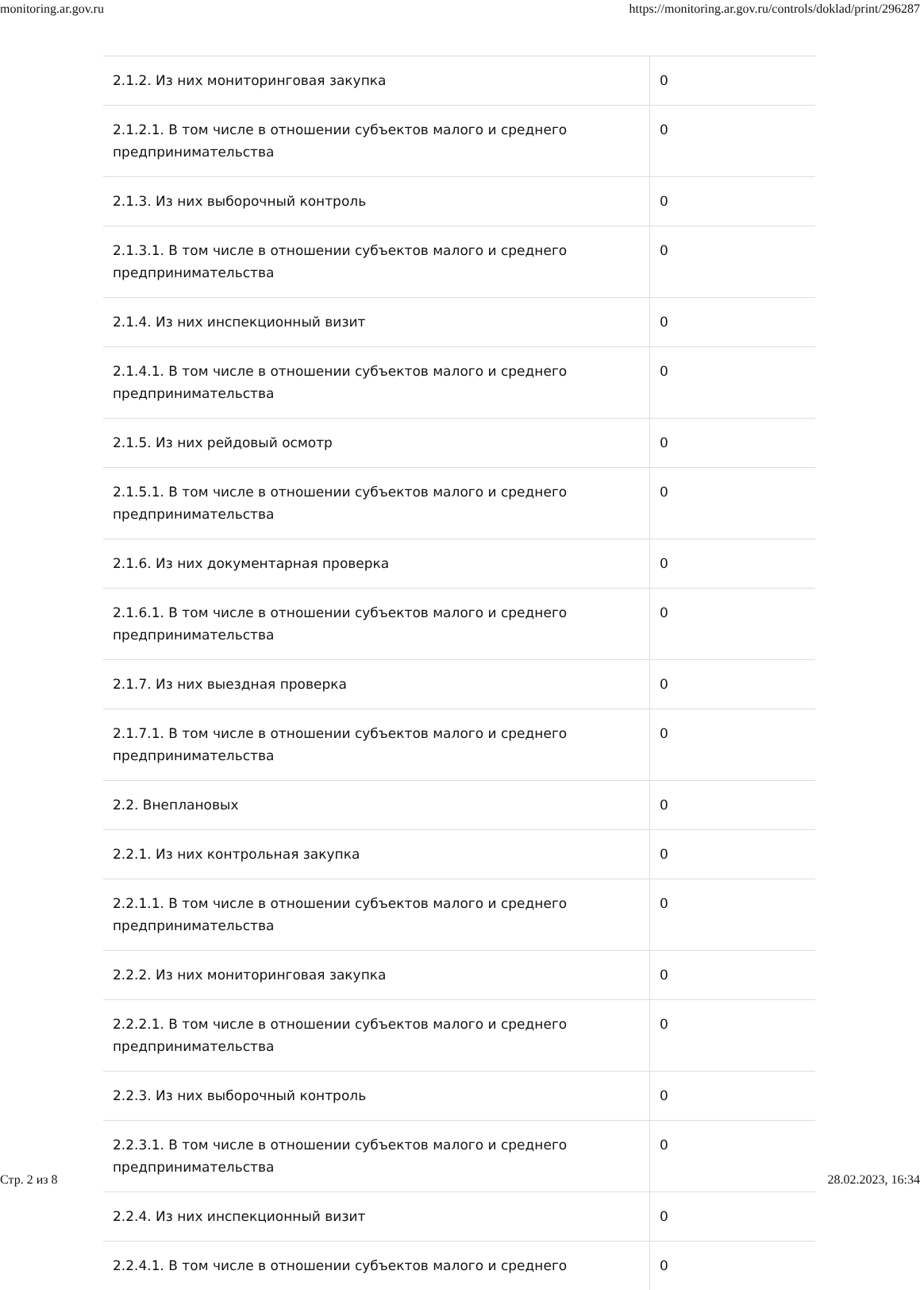monitoring.ar.gov.ru https://monitoring.ar.gov.ru/controls/doklad/print/296287
| 2.1.2. Из них мониторинговая закупка | 0 |
| 2.1.2.1. В том числе в отношении субъектов малого и среднего предпринимательства | 0 |
| 2.1.3. Из них выборочный контроль | 0 |
| 2.1.3.1. В том числе в отношении субъектов малого и среднего предпринимательства | 0 |
| 2.1.4. Из них инспекционный визит | 0 |
| 2.1.4.1. В том числе в отношении субъектов малого и среднего предпринимательства | 0 |
| 2.1.5. Из них рейдовый осмотр | 0 |
| 2.1.5.1. В том числе в отношении субъектов малого и среднего предпринимательства | 0 |
| 2.1.6. Из них документарная проверка | 0 |
| 2.1.6.1. В том числе в отношении субъектов малого и среднего предпринимательства | 0 |
| 2.1.7. Из них выездная проверка | 0 |
| 2.1.7.1. В том числе в отношении субъектов малого и среднего предпринимательства | 0 |
| 2.2. Внеплановых | 0 |
| 2.2.1. Из них контрольная закупка | 0 |
| 2.2.1.1. В том числе в отношении субъектов малого и среднего предпринимательства | 0 |
| 2.2.2. Из них мониторинговая закупка | 0 |
| 2.2.2.1. В том числе в отношении субъектов малого и среднего предпринимательства | 0 |
| 2.2.3. Из них выборочный контроль | 0 |
| 2.2.3.1. В том числе в отношении субъектов малого и среднего предпринимательства | 0 |
| 2.2.4. Из них инспекционный визит | 0 |
| 2.2.4.1. В том числе в отношении субъектов малого и среднего | 0 |
Стр. 2 из 8 28.02.2023, 16:34